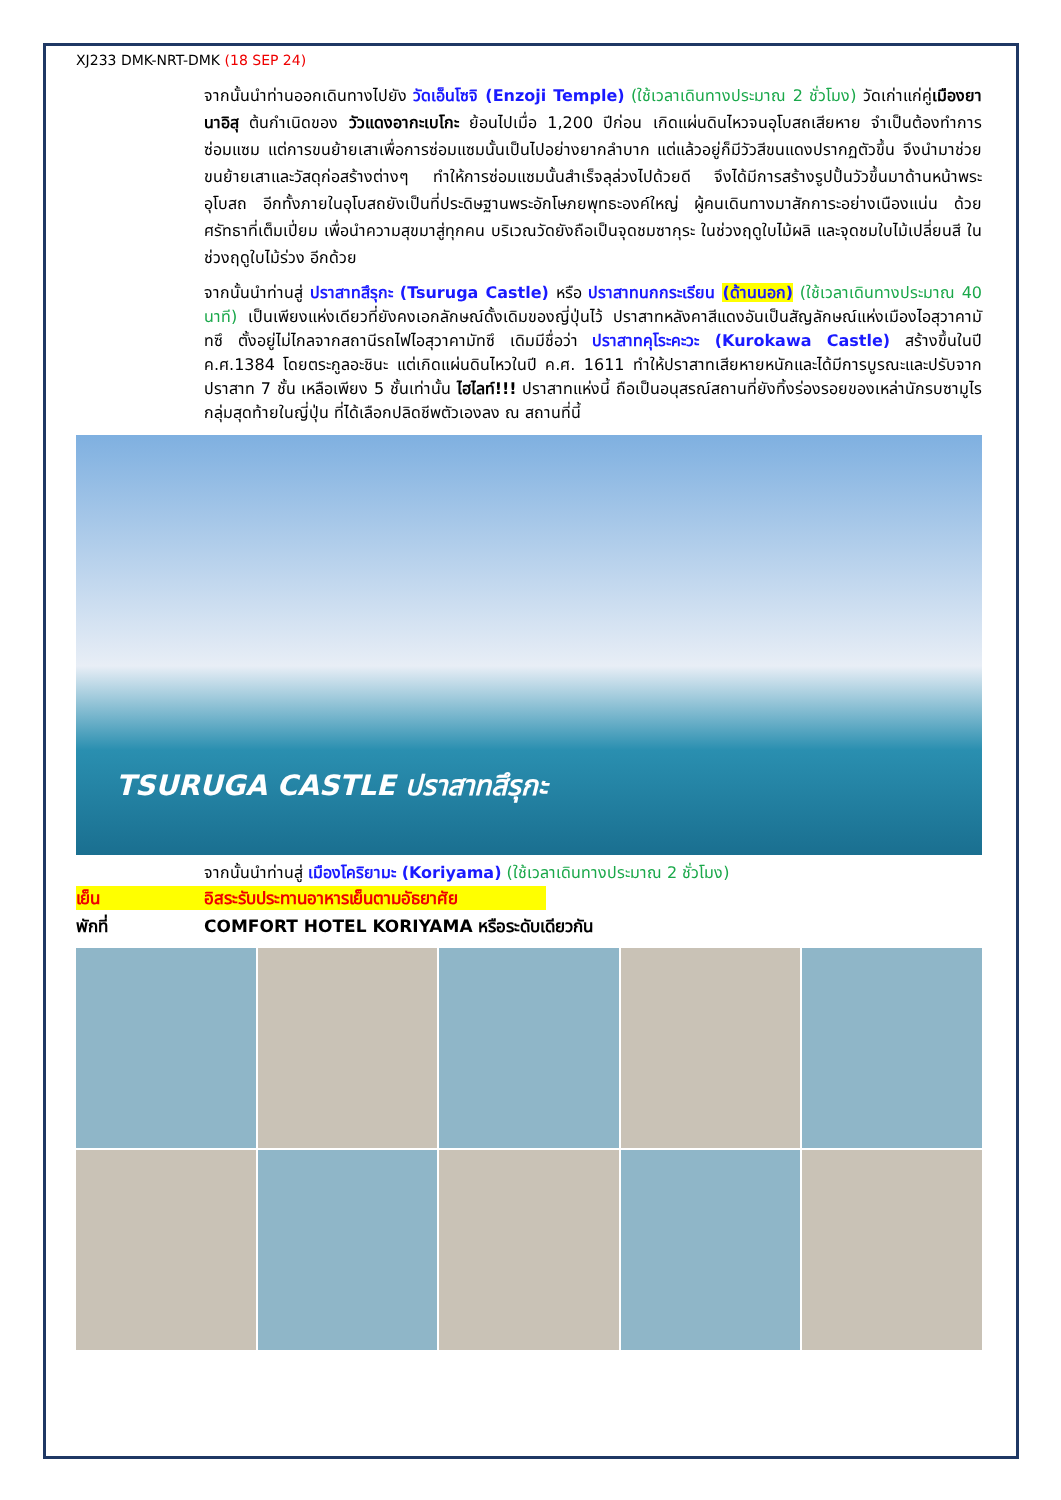XJ233 DMK-NRT-DMK (18 SEP 24)
จากนั้นนำท่านออกเดินทางไปยัง วัดเอ็นโซจิ (Enzoji Temple) (ใช้เวลาเดินทางประมาณ 2 ชั่วโมง) วัดเก่าแก่คู่เมืองยานาอิสุ ต้นกำเนิดของ วัวแดงอากะเบโกะ ย้อนไปเมื่อ 1,200 ปีก่อน เกิดแผ่นดินไหวจนอุโบสถเสียหาย จำเป็นต้องทำการซ่อมแซม แต่การขนย้ายเสาเพื่อการซ่อมแซมนั้นเป็นไปอย่างยากลำบาก แต่แล้วอยู่ก็มีวัวสีขนแดงปรากฏตัวขึ้น จึงนำมาช่วยขนย้ายเสาและวัสดุก่อสร้างต่างๆ ทำให้การซ่อมแซมนั้นสำเร็จลุล่วงไปด้วยดี จึงได้มีการสร้างรูปปั้นวัวขึ้นมาด้านหน้าพระอุโบสถ อีกทั้งภายในอุโบสถยังเป็นที่ประดิษฐานพระอักโษภยพุทธะองค์ใหญ่ ผู้คนเดินทางมาสักการะอย่างเนืองแน่น ด้วยศรัทธาที่เต็มเปี่ยม เพื่อนำความสุขมาสู่ทุกคน บริเวณวัดยังถือเป็นจุดชมซากุระ ในช่วงฤดูใบไม้ผลิ และจุดชมใบไม้เปลี่ยนสี ในช่วงฤดูใบไม้ร่วง อีกด้วย
จากนั้นนำท่านสู่ ปราสาทสึรุกะ (Tsuruga Castle) หรือ ปราสาทนกกระเรียน (ด้านนอก) (ใช้เวลาเดินทางประมาณ 40 นาที) เป็นเพียงแห่งเดียวที่ยังคงเอกลักษณ์ดั้งเดิมของญี่ปุ่นไว้ ปราสาทหลังคาสีแดงอันเป็นสัญลักษณ์แห่งเมืองไอสุวาคามัทซึ ตั้งอยู่ไม่ไกลจากสถานีรถไฟไอสุวาคามัทซึ เดิมมีชื่อว่า ปราสาทคุโระคะวะ (Kurokawa Castle) สร้างขึ้นในปี ค.ศ.1384 โดยตระกูลอะชินะ แต่เกิดแผ่นดินไหวในปี ค.ศ. 1611 ทำให้ปราสาทเสียหายหนักและได้มีการบูรณะและปรับจากปราสาท 7 ชั้น เหลือเพียง 5 ชั้นเท่านั้น ไฮไลท์!!! ปราสาทแห่งนี้ ถือเป็นอนุสรณ์สถานที่ยังทิ้งร่องรอยของเหล่านักรบซามูไรกลุ่มสุดท้ายในญี่ปุ่น ที่ได้เลือกปลิดชีพตัวเองลง ณ สถานที่นี้
TSURUGA CASTLE ปราสาทสึรุกะ
จากนั้นนำท่านสู่ เมืองโคริยามะ (Koriyama) (ใช้เวลาเดินทางประมาณ 2 ชั่วโมง)
เย็น อิสระรับประทานอาหารเย็นตามอัธยาศัย
พักที่ COMFORT HOTEL KORIYAMA หรือระดับเดียวกัน